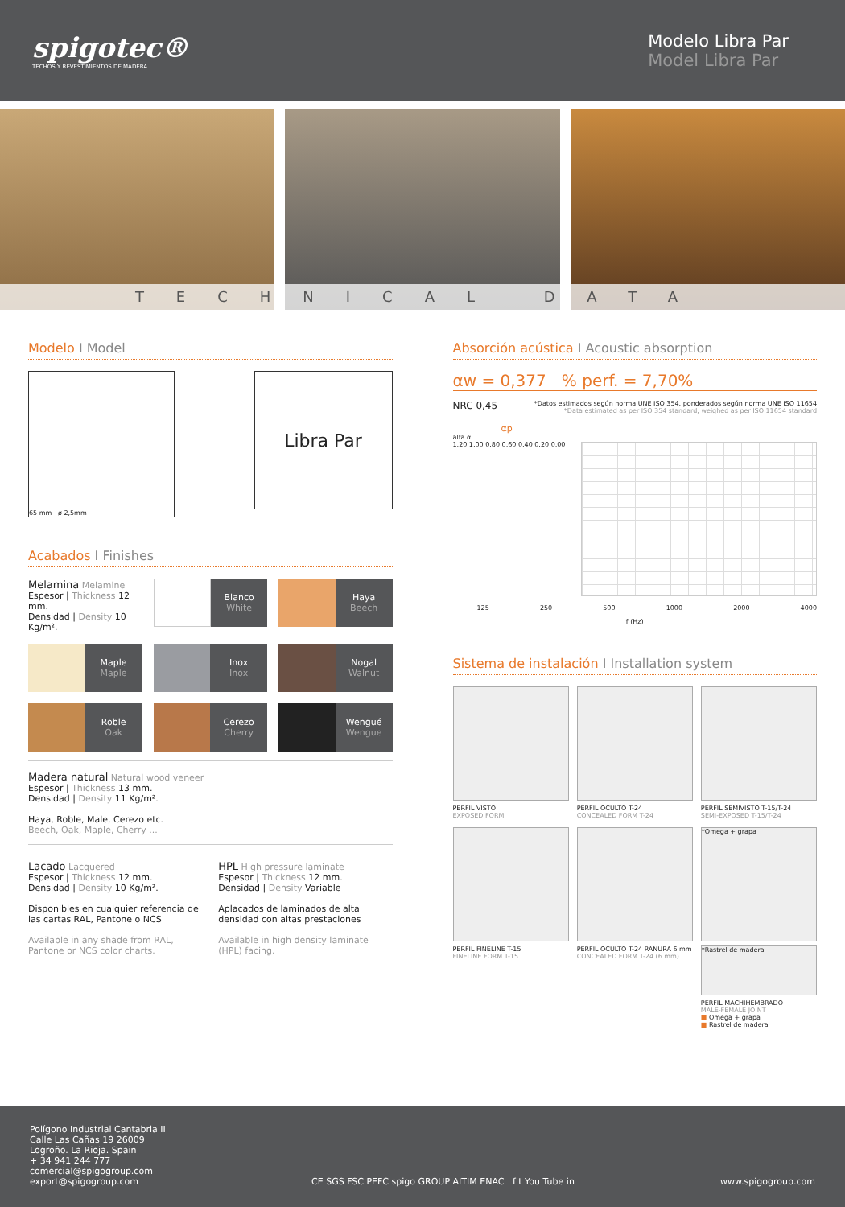spigotec®
TECHOS Y REVESTIMIENTOS DE MADERA
Modelo Libra Par
Model Libra Par
TECHNICAL DATA
Modelo I Model
65 mm ø 2,5mm
Libra Par
Acabados I Finishes
Melamina Melamine
Espesor | Thickness 12 mm.
Densidad | Density 10 Kg/m².
Blanco
White
Haya
Beech
Maple
Maple
Inox
Inox
Nogal
Walnut
Roble
Oak
Cerezo
Cherry
Wengué
Wengue
Madera natural Natural wood veneer
Espesor | Thickness 13 mm.
Densidad | Density 11 Kg/m².
Haya, Roble, Male, Cerezo etc.
Beech, Oak, Maple, Cherry ...
Lacado Lacquered
Espesor | Thickness 12 mm.
Densidad | Density 10 Kg/m².
Disponibles en cualquier referencia de las cartas RAL, Pantone o NCS
Available in any shade from RAL, Pantone or NCS color charts.
HPL High pressure laminate
Espesor | Thickness 12 mm.
Densidad | Density Variable
Aplacados de laminados de alta densidad con altas prestaciones
Available in high density laminate (HPL) facing.
Absorción acústica I Acoustic absorption
αw = 0,377 % perf. = 7,70%
NRC 0,45 *Datos estimados según norma UNE ISO 354, ponderados según norma UNE ISO 11654
*Data estimated as per ISO 354 standard, weighed as per ISO 11654 standard
αp
alfa α
1,20 1,00 0,80 0,60 0,40 0,20 0,00
125 250 500 1000 2000 4000
f (Hz)
Sistema de instalación I Installation system
PERFIL VISTO
EXPOSED FORM
PERFIL OCULTO T-24
CONCEALED FORM T-24
PERFIL SEMIVISTO T-15/T-24
SEMI-EXPOSED T-15/T-24
PERFIL FINELINE T-15
FINELINE FORM T-15
PERFIL OCULTO T-24 RANURA 6 mm
CONCEALED FORM T-24 (6 mm)
*Omega + grapa
*Rastrel de madera
PERFIL MACHIHEMBRADO
MALE-FEMALE JOINT
■ Omega + grapa
■ Rastrel de madera
Polígono Industrial Cantabria II
Calle Las Cañas 19 26009
Logroño. La Rioja. Spain
+ 34 941 244 777
comercial@spigogroup.com
export@spigogroup.com
CE SGS FSC PEFC spigo GROUP AITIM ENAC f t You Tube in
www.spigogroup.com